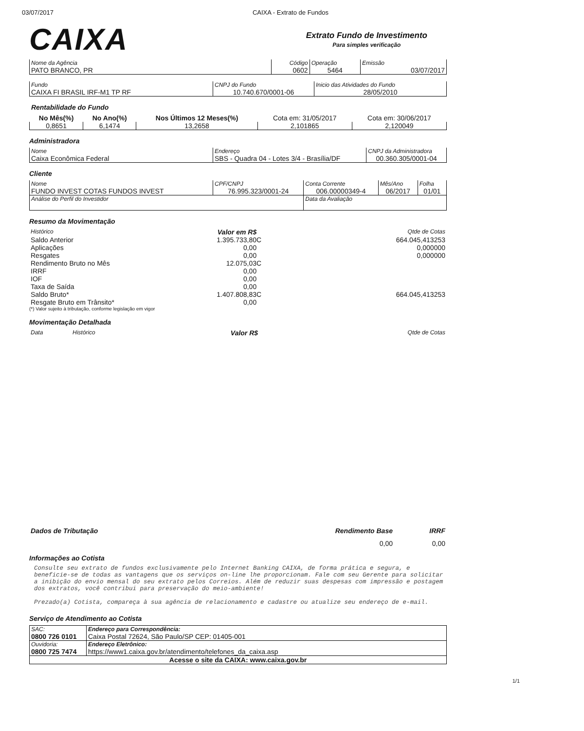03/07/2017 CAIXA - Extrato de Fundos
CAIXA
Extrato Fundo de Investimento
Para simples verificação
| Nome da Agência PATO BRANCO, PR | Código 0602 | Operação 5464 | Emissão 03/07/2017 |
| Fundo CAIXA FI BRASIL IRF-M1 TP RF | CNPJ do Fundo 10.740.670/0001-06 | Inicio das Atividades do Fundo 28/05/2010 |
Rentabilidade do Fundo
| No Mês(%) | No Ano(%) | Nos Últimos 12 Meses(%) | Cota em: 31/05/2017 | Cota em: 30/06/2017 |
| 0,8651 | 6,1474 | 13,2658 | 2,101865 | 2,120049 |
Administradora
| Nome Caixa Econômica Federal | Endereço SBS - Quadra 04 - Lotes 3/4 - Brasília/DF | CNPJ da Administradora 00.360.305/0001-04 |
Cliente
| Nome FUNDO INVEST COTAS FUNDOS INVEST | CPF/CNPJ 76.995.323/0001-24 | Conta Corrente 006.00000349-4 | Mês/Ano 06/2017 | Folha 01/01 |
| Análise do Perfil do Investidor | | Data da Avaliação | | |
Resumo da Movimentação
| Histórico | Valor em R$ | Qtde de Cotas |
| Saldo Anterior | 1.395.733,80C | 664.045,413253 |
| Aplicações | 0,00 | 0,000000 |
| Resgates | 0,00 | 0,000000 |
| Rendimento Bruto no Mês | 12.075,03C | |
| IRRF | 0,00 | |
| IOF | 0,00 | |
| Taxa de Saída | 0,00 | |
| Saldo Bruto* | 1.407.808,83C | 664.045,413253 |
| Resgate Bruto em Trânsito* | 0,00 | |
(*) Valor sujeito à tributação, conforme legislação em vigor
Movimentação Detalhada
| Data | Histórico | Valor R$ | Qtde de Cotas |
| Dados de Tributação | Rendimento Base | IRRF |
| --- | --- | --- |
| | 0,00 | 0,00 |
Informações ao Cotista
Consulte seu extrato de fundos exclusivamente pelo Internet Banking CAIXA, de forma prática e segura, e beneficie-se de todas as vantagens que os serviços on-line lhe proporcionam. Fale com seu Gerente para solicitar a inibição do envio mensal do seu extrato pelos Correios. Além de reduzir suas despesas com impressão e postagem dos extratos, você contribui para preservação do meio-ambiente!
Prezado(a) Cotista, compareça à sua agência de relacionamento e cadastre ou atualize seu endereço de e-mail.
Serviço de Atendimento ao Cotista
| SAC: 0800 726 0101 | Endereço para Correspondência: Caixa Postal 72624, São Paulo/SP CEP: 01405-001 |
| Ouvidoria: 0800 725 7474 | Endereço Eletrônico: https://www1.caixa.gov.br/atendimento/telefones_da_caixa.asp |
| Acesse o site da CAIXA: www.caixa.gov.br | |
1/1